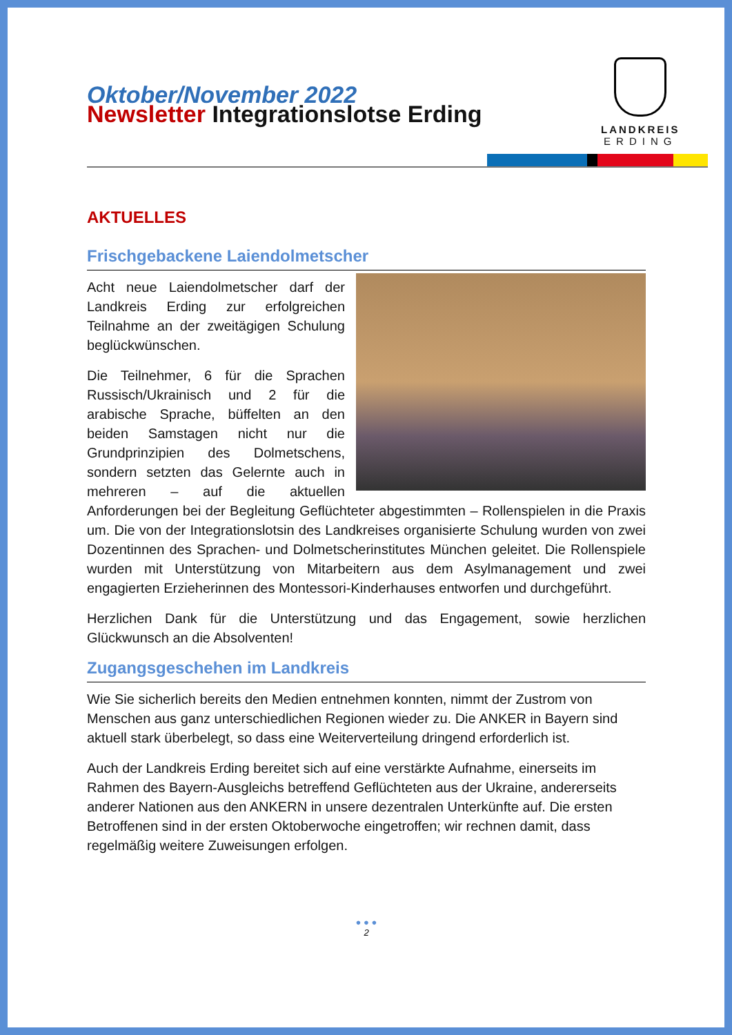Oktober/November 2022
Newsletter Integrationslotse Erding
LANDKREIS
ERDING
AKTUELLES
Frischgebackene Laiendolmetscher
Acht neue Laiendolmetscher darf der Landkreis Erding zur erfolgreichen Teilnahme an der zweitägigen Schulung beglückwünschen.
Die Teilnehmer, 6 für die Sprachen Russisch/Ukrainisch und 2 für die arabische Sprache, büffelten an den beiden Samstagen nicht nur die Grundprinzipien des Dolmetschens, sondern setzten das Gelernte auch in mehreren – auf die aktuellen Anforderungen bei der Begleitung Geflüchteter abgestimmten – Rollenspielen in die Praxis um. Die von der Integrationslotsin des Landkreises organisierte Schulung wurden von zwei Dozentinnen des Sprachen- und Dolmetscherinstitutes München geleitet. Die Rollenspiele wurden mit Unterstützung von Mitarbeitern aus dem Asylmanagement und zwei engagierten Erzieherinnen des Montessori-Kinderhauses entworfen und durchgeführt.
Herzlichen Dank für die Unterstützung und das Engagement, sowie herzlichen Glückwunsch an die Absolventen!
Zugangsgeschehen im Landkreis
Wie Sie sicherlich bereits den Medien entnehmen konnten, nimmt der Zustrom von Menschen aus ganz unterschiedlichen Regionen wieder zu. Die ANKER in Bayern sind aktuell stark überbelegt, so dass eine Weiterverteilung dringend erforderlich ist.
Auch der Landkreis Erding bereitet sich auf eine verstärkte Aufnahme, einerseits im Rahmen des Bayern-Ausgleichs betreffend Geflüchteten aus der Ukraine, andererseits anderer Nationen aus den ANKERN in unsere dezentralen Unterkünfte auf. Die ersten Betroffenen sind in der ersten Oktoberwoche eingetroffen; wir rechnen damit, dass regelmäßig weitere Zuweisungen erfolgen.
● ● ●
2